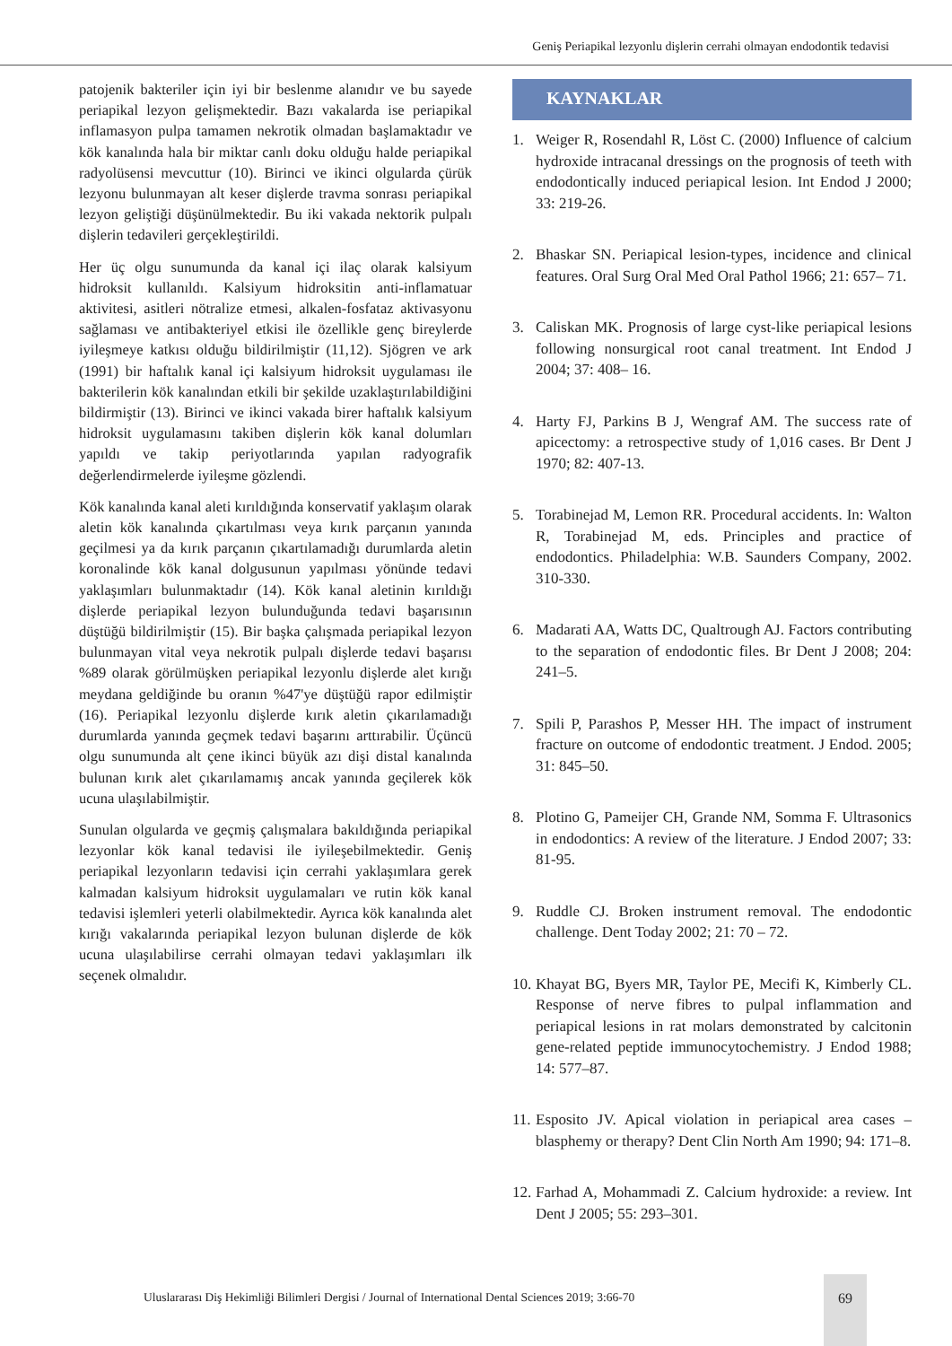Geniş Periapikal lezyonlu dişlerin cerrahi olmayan endodontik tedavisi
patojenik bakteriler için iyi bir beslenme alanıdır ve bu sayede periapikal lezyon gelişmektedir. Bazı vakalarda ise periapikal inflamasyon pulpa tamamen nekrotik olmadan başlamaktadır ve kök kanalında hala bir miktar canlı doku olduğu halde periapikal radyolüsensi mevcuttur (10). Birinci ve ikinci olgularda çürük lezyonu bulunmayan alt keser dişlerde travma sonrası periapikal lezyon geliştiği düşünülmektedir. Bu iki vakada nektorik pulpalı dişlerin tedavileri gerçekleştirildi.
Her üç olgu sunumunda da kanal içi ilaç olarak kalsiyum hidroksit kullanıldı. Kalsiyum hidroksitin anti-inflamatuar aktivitesi, asitleri nötralize etmesi, alkalen-fosfataz aktivasyonu sağlaması ve antibakteriyel etkisi ile özellikle genç bireylerde iyileşmeye katkısı olduğu bildirilmiştir (11,12). Sjögren ve ark (1991) bir haftalık kanal içi kalsiyum hidroksit uygulaması ile bakterilerin kök kanalından etkili bir şekilde uzaklaştırılabildiğini bildirmiştir (13). Birinci ve ikinci vakada birer haftalık kalsiyum hidroksit uygulamasını takiben dişlerin kök kanal dolumları yapıldı ve takip periyotlarında yapılan radyografik değerlendirmelerde iyileşme gözlendi.
Kök kanalında kanal aleti kırıldığında konservatif yaklaşım olarak aletin kök kanalında çıkartılması veya kırık parçanın yanında geçilmesi ya da kırık parçanın çıkartılamadığı durumlarda aletin koronalinde kök kanal dolgusunun yapılması yönünde tedavi yaklaşımları bulunmaktadır (14). Kök kanal aletinin kırıldığı dişlerde periapikal lezyon bulunduğunda tedavi başarısının düştüğü bildirilmiştir (15). Bir başka çalışmada periapikal lezyon bulunmayan vital veya nekrotik pulpalı dişlerde tedavi başarısı %89 olarak görülmüşken periapikal lezyonlu dişlerde alet kırığı meydana geldiğinde bu oranın %47'ye düştüğü rapor edilmiştir (16). Periapikal lezyonlu dişlerde kırık aletin çıkarılamadığı durumlarda yanında geçmek tedavi başarını arttırabilir. Üçüncü olgu sunumunda alt çene ikinci büyük azı dişi distal kanalında bulunan kırık alet çıkarılamamış ancak yanında geçilerek kök ucuna ulaşılabilmiştir.
Sunulan olgularda ve geçmiş çalışmalara bakıldığında periapikal lezyonlar kök kanal tedavisi ile iyileşebilmektedir. Geniş periapikal lezyonların tedavisi için cerrahi yaklaşımlara gerek kalmadan kalsiyum hidroksit uygulamaları ve rutin kök kanal tedavisi işlemleri yeterli olabilmektedir. Ayrıca kök kanalında alet kırığı vakalarında periapikal lezyon bulunan dişlerde de kök ucuna ulaşılabilirse cerrahi olmayan tedavi yaklaşımları ilk seçenek olmalıdır.
KAYNAKLAR
1. Weiger R, Rosendahl R, Löst C. (2000) Influence of calcium hydroxide intracanal dressings on the prognosis of teeth with endodontically induced periapical lesion. Int Endod J 2000; 33: 219-26.
2. Bhaskar SN. Periapical lesion-types, incidence and clinical features. Oral Surg Oral Med Oral Pathol 1966; 21: 657– 71.
3. Caliskan MK. Prognosis of large cyst-like periapical lesions following nonsurgical root canal treatment. Int Endod J 2004; 37: 408– 16.
4. Harty FJ, Parkins B J, Wengraf AM. The success rate of apicectomy: a retrospective study of 1,016 cases. Br Dent J 1970; 82: 407-13.
5. Torabinejad M, Lemon RR. Procedural accidents. In: Walton R, Torabinejad M, eds. Principles and practice of endodontics. Philadelphia: W.B. Saunders Company, 2002. 310-330.
6. Madarati AA, Watts DC, Qualtrough AJ. Factors contributing to the separation of endodontic files. Br Dent J 2008; 204: 241–5.
7. Spili P, Parashos P, Messer HH. The impact of instrument fracture on outcome of endodontic treatment. J Endod. 2005; 31: 845–50.
8. Plotino G, Pameijer CH, Grande NM, Somma F. Ultrasonics in endodontics: A review of the literature. J Endod 2007; 33: 81-95.
9. Ruddle CJ. Broken instrument removal. The endodontic challenge. Dent Today 2002; 21: 70 – 72.
10. Khayat BG, Byers MR, Taylor PE, Mecifi K, Kimberly CL. Response of nerve fibres to pulpal inflammation and periapical lesions in rat molars demonstrated by calcitonin gene-related peptide immunocytochemistry. J Endod 1988; 14: 577–87.
11. Esposito JV. Apical violation in periapical area cases – blasphemy or therapy? Dent Clin North Am 1990; 94: 171–8.
12. Farhad A, Mohammadi Z. Calcium hydroxide: a review. Int Dent J 2005; 55: 293–301.
Uluslararası Diş Hekimliği Bilimleri Dergisi / Journal of International Dental Sciences 2019; 3:66-70
69